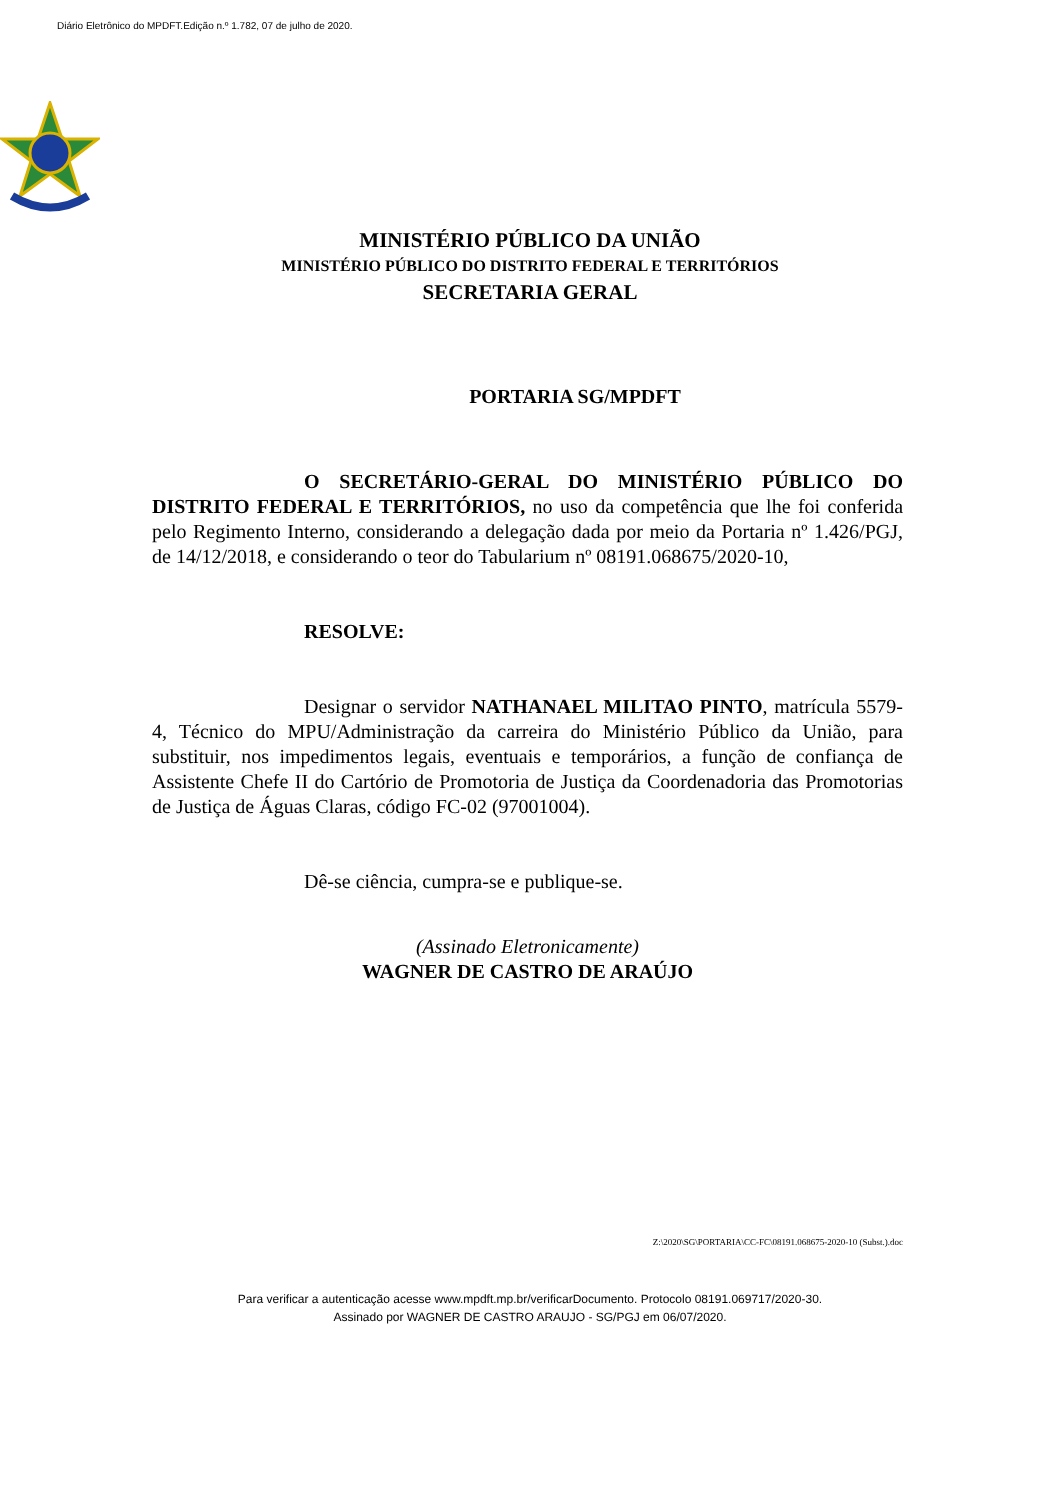Diário Eletrônico do MPDFT.Edição n.º 1.782, 07 de julho de 2020.
MINISTÉRIO PÚBLICO DA UNIÃO
MINISTÉRIO PÚBLICO DO DISTRITO FEDERAL E TERRITÓRIOS
SECRETARIA GERAL
PORTARIA SG/MPDFT
O SECRETÁRIO-GERAL DO MINISTÉRIO PÚBLICO DO DISTRITO FEDERAL E TERRITÓRIOS, no uso da competência que lhe foi conferida pelo Regimento Interno, considerando a delegação dada por meio da Portaria nº 1.426/PGJ, de 14/12/2018, e considerando o teor do Tabularium nº 08191.068675/2020-10,
RESOLVE:
Designar o servidor NATHANAEL MILITAO PINTO, matrícula 5579-4, Técnico do MPU/Administração da carreira do Ministério Público da União, para substituir, nos impedimentos legais, eventuais e temporários, a função de confiança de Assistente Chefe II do Cartório de Promotoria de Justiça da Coordenadoria das Promotorias de Justiça de Águas Claras, código FC-02 (97001004).
Dê-se ciência, cumpra-se e publique-se.
(Assinado Eletronicamente)
WAGNER DE CASTRO DE ARAÚJO
Z:\2020\SG\PORTARIA\CC-FC\08191.068675-2020-10 (Subst.).doc
Para verificar a autenticação acesse www.mpdft.mp.br/verificarDocumento. Protocolo 08191.069717/2020-30.
Assinado por WAGNER DE CASTRO ARAUJO - SG/PGJ em 06/07/2020.